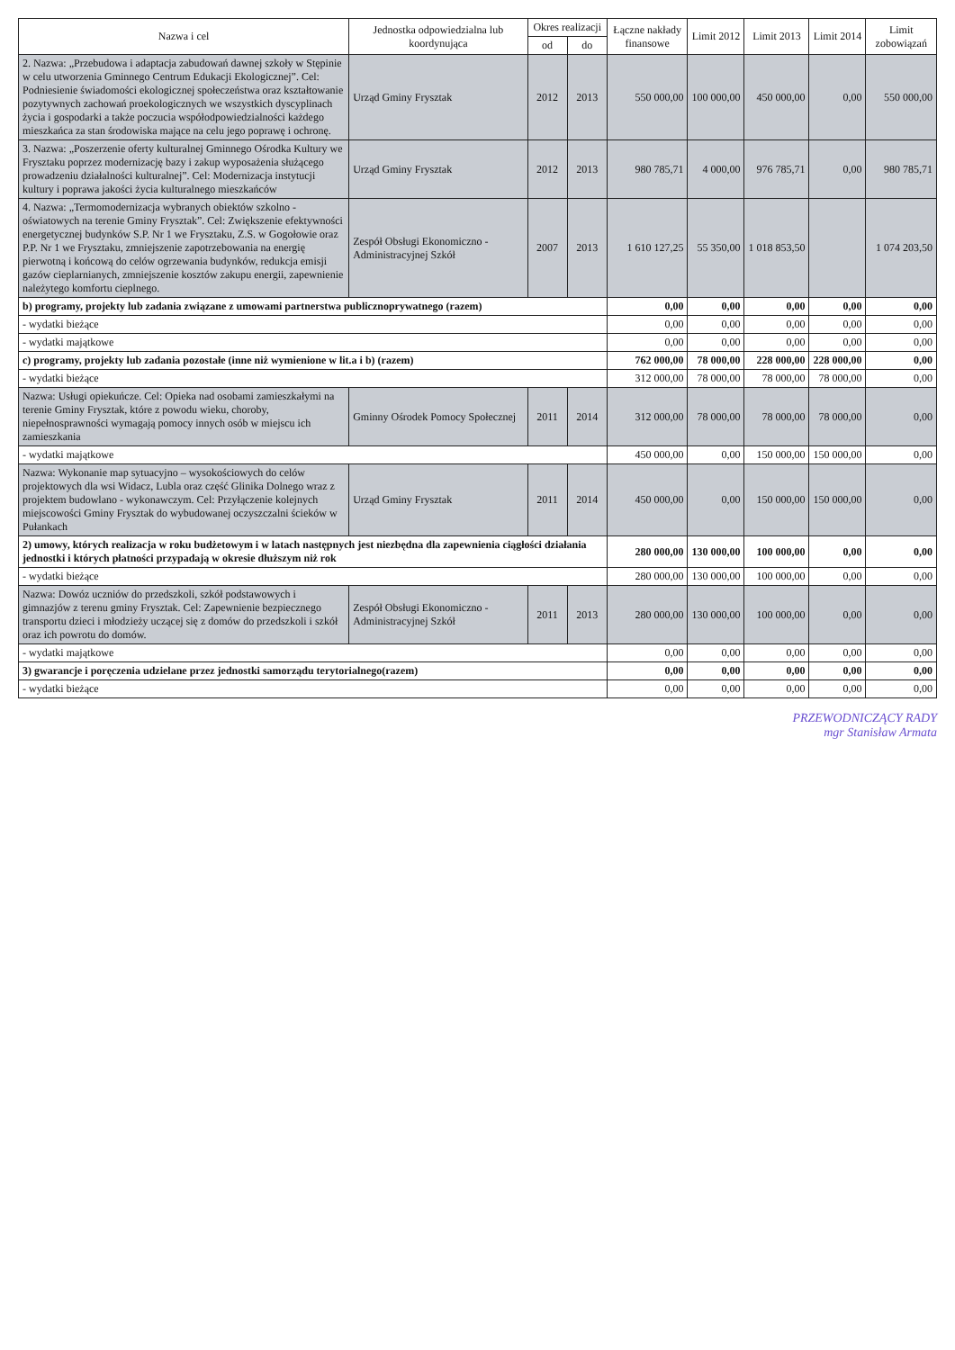| Nazwa i cel | Jednostka odpowiedzialna lub koordynująca | Okres realizacji | | Łączne nakłady finansowe | Limit 2012 | Limit 2013 | Limit 2014 | Limit zobowiązań |
| --- | --- | --- | --- | --- | --- | --- | --- | --- |
| | | od | do | | | | | |
| 2. Nazwa: „Przebudowa i adaptacja zabudowań dawnej szkoły w Stępinie w celu utworzenia Gminnego Centrum Edukacji Ekologicznej”. Cel: Podniesienie świadomości ekologicznej społeczeństwa oraz kształtowanie pozytywnych zachowań proekologicznych we wszystkich dyscyplinach życia i gospodarki a także poczucia współodpowiedzialności każdego mieszkańca za stan środowiska mające na celu jego poprawę i ochronę. | Urząd Gminy Frysztak | 2012 | 2013 | 550 000,00 | 100 000,00 | 450 000,00 | 0,00 | 550 000,00 |
| 3. Nazwa: „Poszerzenie oferty kulturalnej Gminnego Ośrodka Kultury we Frysztaku poprzez modernizację bazy i zakup wyposażenia służącego prowadzeniu działalności kulturalnej”. Cel: Modernizacja instytucji kultury i poprawa jakości życia kulturalnego mieszkańców | Urząd Gminy Frysztak | 2012 | 2013 | 980 785,71 | 4 000,00 | 976 785,71 | 0,00 | 980 785,71 |
| 4. Nazwa: „Termomodernizacja wybranych obiektów szkolno - oświatowych na terenie Gminy Frysztak”. Cel: Zwiększenie efektywności energetycznej budynków S.P. Nr 1 we Frysztaku, Z.S. w Gogołowie oraz P.P. Nr 1 we Frysztaku, zmniejszenie zapotrzebowania na energię pierwotną i końcową do celów ogrzewania budynków, redukcja emisji gazów cieplarnianych, zmniejszenie kosztów zakupu energii, zapewnienie należytego komfortu cieplnego. | Zespół Obsługi Ekonomiczno - Administracyjnej Szkół | 2007 | 2013 | 1 610 127,25 | 55 350,00 | 1 018 853,50 | | 1 074 203,50 |
| b) programy, projekty lub zadania związane z umowami partnerstwa publicznoprywatnego (razem) | | | | 0,00 | 0,00 | 0,00 | 0,00 | 0,00 |
| - wydatki bieżące | | | | 0,00 | 0,00 | 0,00 | 0,00 | 0,00 |
| - wydatki majątkowe | | | | 0,00 | 0,00 | 0,00 | 0,00 | 0,00 |
| c) programy, projekty lub zadania pozostałe (inne niż wymienione w lit.a i b) (razem) | | | | 762 000,00 | 78 000,00 | 228 000,00 | 228 000,00 | 0,00 |
| - wydatki bieżące | | | | 312 000,00 | 78 000,00 | 78 000,00 | 78 000,00 | 0,00 |
| Nazwa: Usługi opiekuńcze. Cel: Opieka nad osobami zamieszkałymi na terenie Gminy Frysztak, które z powodu wieku, choroby, niepełnosprawności wymagają pomocy innych osób w miejscu ich zamieszkania | Gminny Ośrodek Pomocy Społecznej | 2011 | 2014 | 312 000,00 | 78 000,00 | 78 000,00 | 78 000,00 | 0,00 |
| - wydatki majątkowe | | | | 450 000,00 | 0,00 | 150 000,00 | 150 000,00 | 0,00 |
| Nazwa: Wykonanie map sytuacyjno – wysokościowych do celów projektowych dla wsi Widacz, Lubla oraz część Glinika Dolnego wraz z projektem budowlano - wykonawczym. Cel: Przyłączenie kolejnych miejscowości Gminy Frysztak do wybudowanej oczyszczalni ścieków w Pułankach | Urząd Gminy Frysztak | 2011 | 2014 | 450 000,00 | 0,00 | 150 000,00 | 150 000,00 | 0,00 |
| 2) umowy, których realizacja w roku budżetowym i w latach następnych jest niezbędna dla zapewnienia ciągłości działania jednostki i których płatności przypadają w okresie dłuższym niż rok | | | | 280 000,00 | 130 000,00 | 100 000,00 | 0,00 | 0,00 |
| - wydatki bieżące | | | | 280 000,00 | 130 000,00 | 100 000,00 | 0,00 | 0,00 |
| Nazwa: Dowóz uczniów do przedszkoli, szkół podstawowych i gimnazjów z terenu gminy Frysztak. Cel: Zapewnienie bezpiecznego transportu dzieci i młodzieży uczącej się z domów do przedszkoli i szkół oraz ich powrotu do domów. | Zespół Obsługi Ekonomiczno - Administracyjnej Szkół | 2011 | 2013 | 280 000,00 | 130 000,00 | 100 000,00 | 0,00 | 0,00 |
| - wydatki majątkowe | | | | 0,00 | 0,00 | 0,00 | 0,00 | 0,00 |
| 3) gwarancje i poręczenia udzielane przez jednostki samorządu terytorialnego(razem) | | | | 0,00 | 0,00 | 0,00 | 0,00 | 0,00 |
| - wydatki bieżące | | | | 0,00 | 0,00 | 0,00 | 0,00 | 0,00 |
PRZEWODNICZĄCY RADY
mgr Stanisław Armata